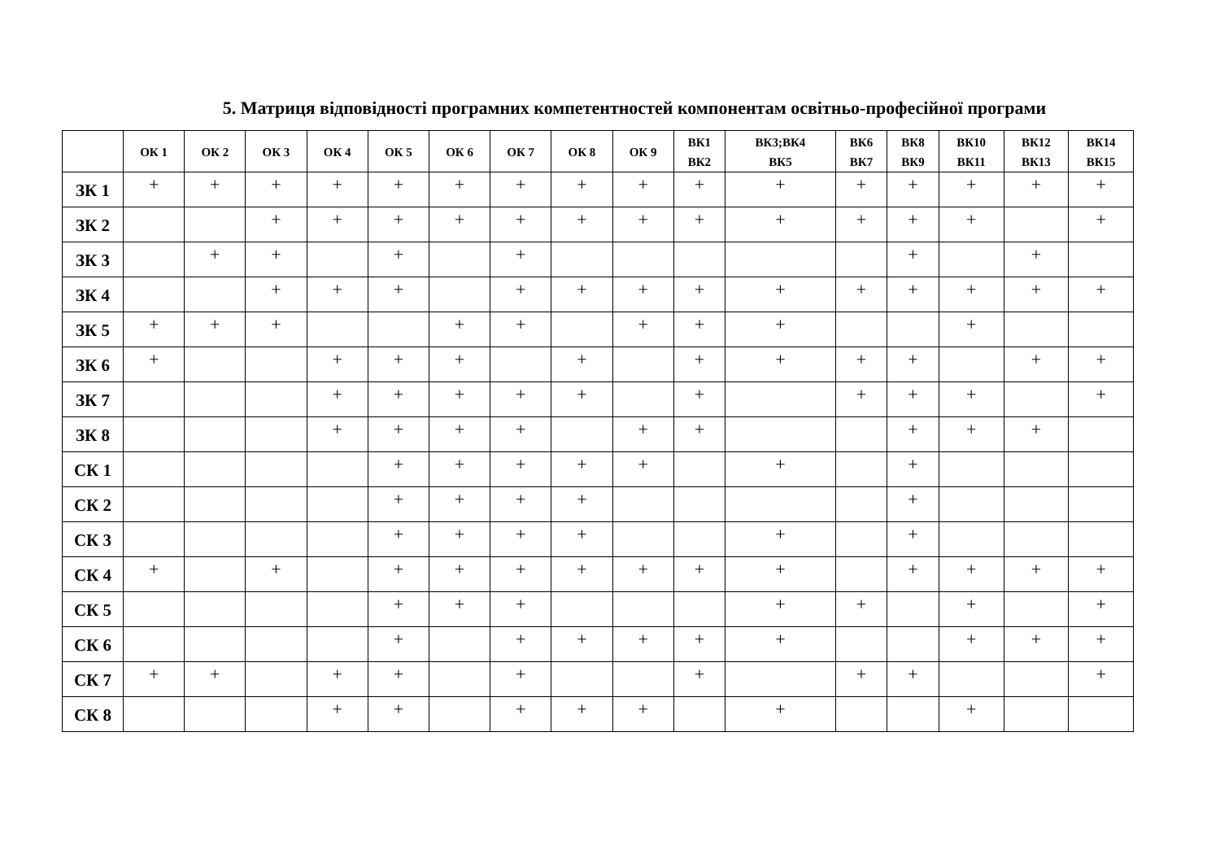5. Матриця відповідності програмних компетентностей компонентам освітньо-професійної програми
| | ОК 1 | ОК 2 | ОК 3 | ОК 4 | ОК 5 | ОК 6 | ОК 7 | ОК 8 | ОК 9 | ВК1 ВК2 | ВК3;ВК4 ВК5 | ВК6 ВК7 | ВК8 ВК9 | ВК10 ВК11 | ВК12 ВК13 | ВК14 ВК15 |
| --- | --- | --- | --- | --- | --- | --- | --- | --- | --- | --- | --- | --- | --- | --- | --- | --- |
| ЗК 1 | + | + | + | + | + | + | + | + | + | + | + | + | + | + | + | + |
| ЗК 2 | | | + | + | + | + | + | + | + | + | + | + | + | + | | + |
| ЗК 3 | | + | + | | + | | + | | | | | | + | | + | |
| ЗК 4 | | | + | + | + | | + | + | + | + | + | + | + | + | + | + |
| ЗК 5 | + | + | + | | | + | + | | + | + | + | | | + | | |
| ЗК 6 | + | | | + | + | + | | + | | + | + | + | + | | + | + |
| ЗК 7 | | | | + | + | + | + | + | | + | | + | + | + | | + |
| ЗК 8 | | | | + | + | + | + | | + | + | | | + | + | + | |
| СК 1 | | | | | + | + | + | + | + | | + | | + | | | |
| СК 2 | | | | | + | + | + | + | | | | | + | | | |
| СК 3 | | | | | + | + | + | + | | | + | | + | | | |
| СК 4 | + | | + | | + | + | + | + | + | + | + | | + | + | + | + |
| СК 5 | | | | | + | + | + | | | | + | + | | + | | + |
| СК 6 | | | | | + | | + | + | + | + | + | | | + | + | + |
| СК 7 | + | + | | + | + | | + | | | + | | + | + | | | + |
| СК 8 | | | | + | + | | + | + | + | | + | | | + | | |